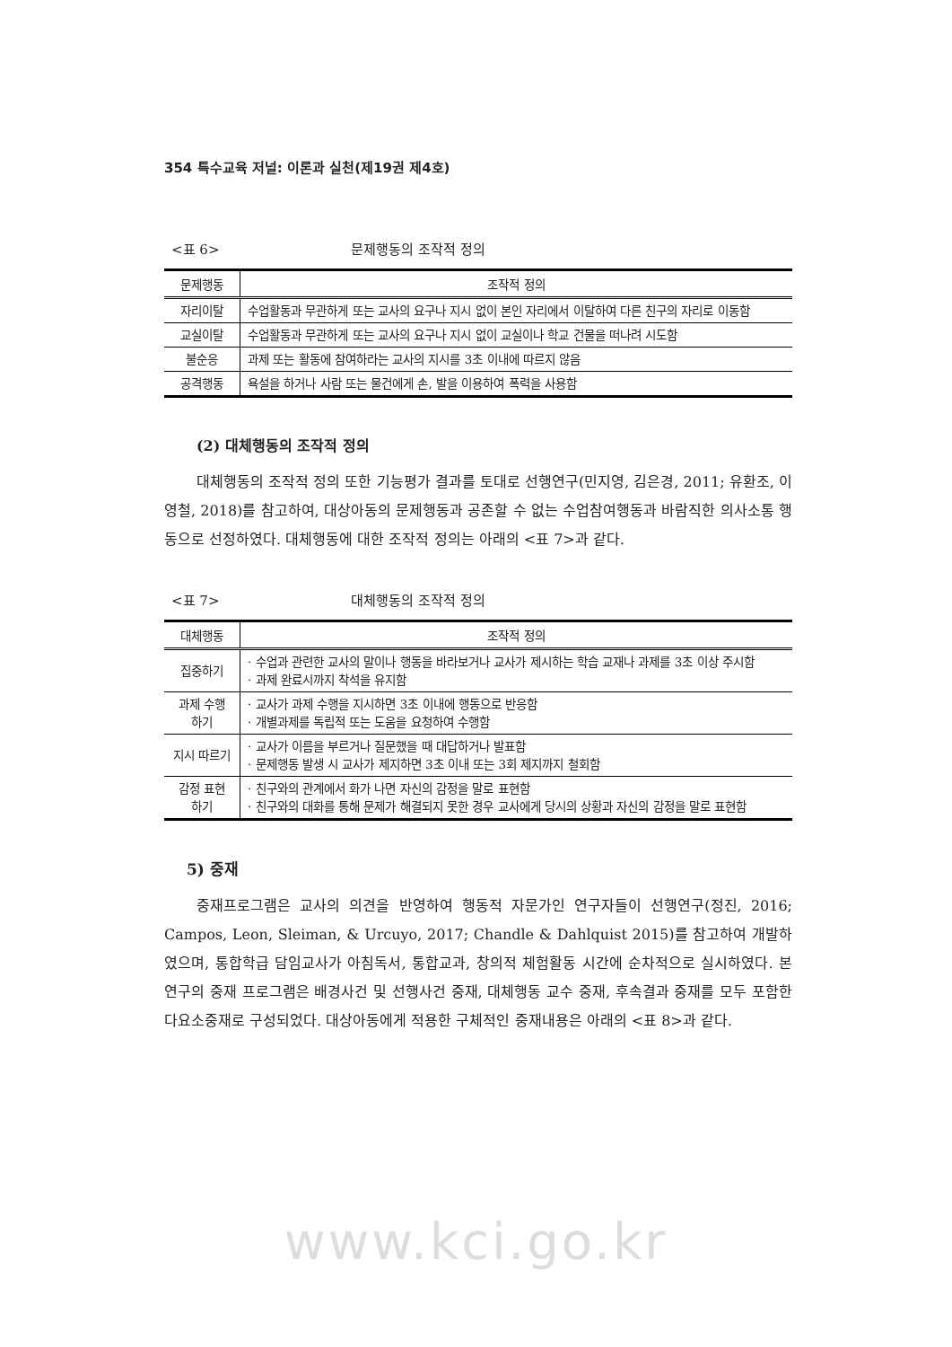354 특수교육 저널: 이론과 실천(제19권 제4호)
<표 6> 문제행동의 조작적 정의
| 문제행동 | 조작적 정의 |
| --- | --- |
| 자리이탈 | 수업활동과 무관하게 또는 교사의 요구나 지시 없이 본인 자리에서 이탈하여 다른 친구의 자리로 이동함 |
| 교실이탈 | 수업활동과 무관하게 또는 교사의 요구나 지시 없이 교실이나 학교 건물을 떠나려 시도함 |
| 불순응 | 과제 또는 활동에 참여하라는 교사의 지시를 3초 이내에 따르지 않음 |
| 공격행동 | 욕설을 하거나 사람 또는 물건에게 손, 발을 이용하여 폭력을 사용함 |
(2) 대체행동의 조작적 정의
대체행동의 조작적 정의 또한 기능평가 결과를 토대로 선행연구(민지영, 김은경, 2011; 유환조, 이영철, 2018)를 참고하여, 대상아동의 문제행동과 공존할 수 없는 수업참여행동과 바람직한 의사소통 행동으로 선정하였다. 대체행동에 대한 조작적 정의는 아래의 <표 7>과 같다.
<표 7> 대체행동의 조작적 정의
| 대체행동 | 조작적 정의 |
| --- | --- |
| 집중하기 | · 수업과 관련한 교사의 말이나 행동을 바라보거나 교사가 제시하는 학습 교재나 과제를 3초 이상 주시함 · 과제 완료시까지 착석을 유지함 |
| 과제 수행 하기 | · 교사가 과제 수행을 지시하면 3초 이내에 행동으로 반응함 · 개별과제를 독립적 또는 도움을 요청하여 수행함 |
| 지시 따르기 | · 교사가 이름을 부르거나 질문했을 때 대답하거나 발표함 · 문제행동 발생 시 교사가 제지하면 3초 이내 또는 3회 제지까지 철회함 |
| 감정 표현 하기 | · 친구와의 관계에서 화가 나면 자신의 감정을 말로 표현함 · 친구와의 대화를 통해 문제가 해결되지 못한 경우 교사에게 당시의 상황과 자신의 감정을 말로 표현함 |
5) 중재
중재프로그램은 교사의 의견을 반영하여 행동적 자문가인 연구자들이 선행연구(정진, 2016; Campos, Leon, Sleiman, & Urcuyo, 2017; Chandle & Dahlquist 2015)를 참고하여 개발하였으며, 통합학급 담임교사가 아침독서, 통합교과, 창의적 체험활동 시간에 순차적으로 실시하였다. 본 연구의 중재 프로그램은 배경사건 및 선행사건 중재, 대체행동 교수 중재, 후속결과 중재를 모두 포함한 다요소중재로 구성되었다. 대상아동에게 적용한 구체적인 중재내용은 아래의 <표 8>과 같다.
www.kci.go.kr